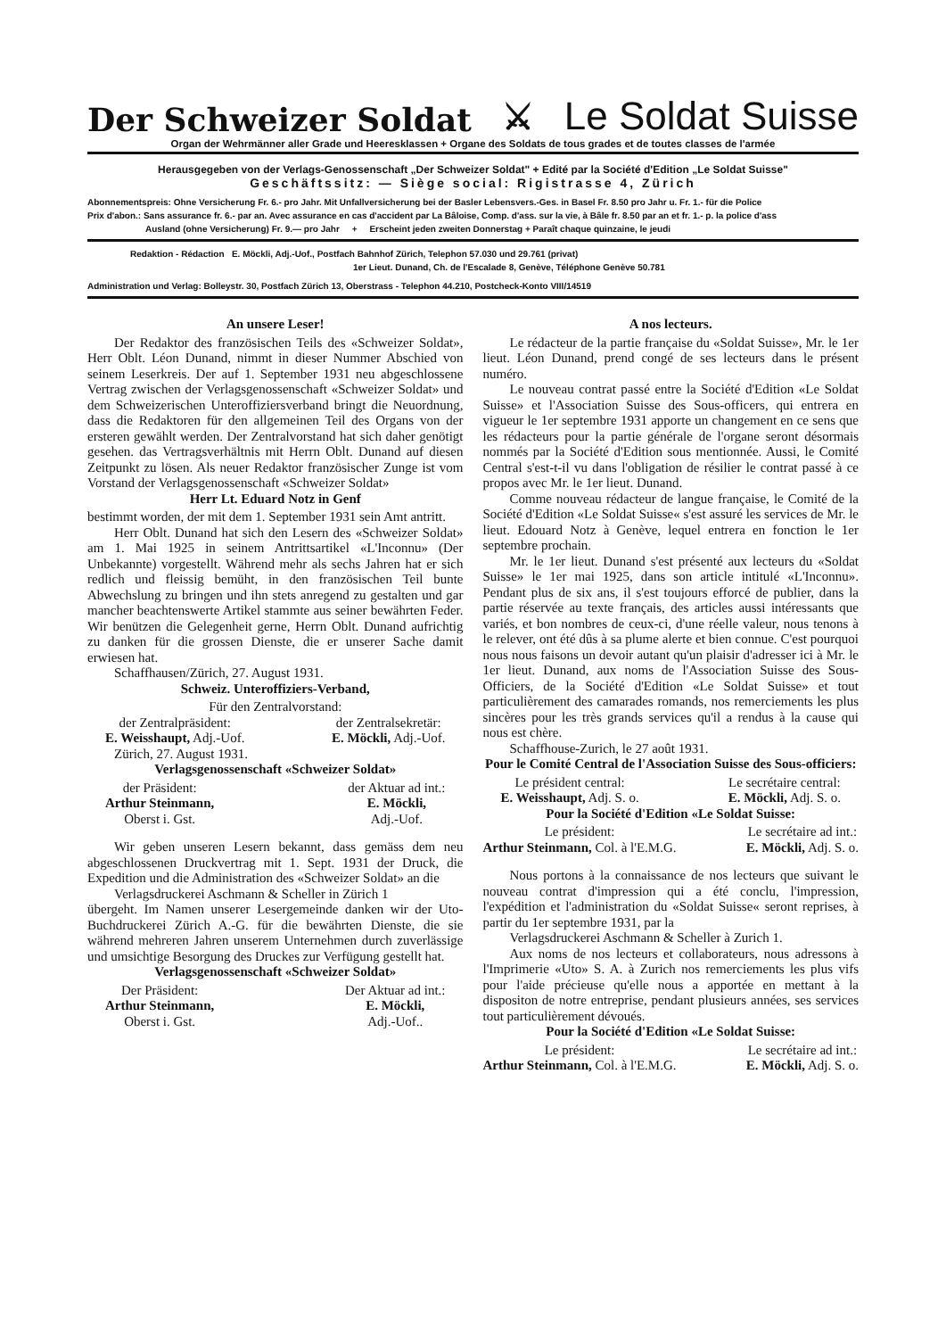Der Schweizer Soldat ⚔ Le Soldat Suisse
Organ der Wehrmänner aller Grade und Heeresklassen + Organe des Soldats de tous grades et de toutes classes de l'armée
Herausgegeben von der Verlags-Genossenschaft „Der Schweizer Soldat" + Edité par la Société d'Edition „Le Soldat Suisse"
Geschäftssitz: — Siège social: Rigistrasse 4, Zürich
Abonnementspreis: Ohne Versicherung Fr. 6.- pro Jahr. Mit Unfallversicherung bei der Basler Lebensvers.-Ges. in Basel Fr. 8.50 pro Jahr u. Fr. 1.- für die Police
Prix d'abon.: Sans assurance fr. 6.- par an. Avec assurance en cas d'accident par La Bâloise, Comp. d'ass. sur la vie, à Bâle fr. 8.50 par an et fr. 1.- p. la police d'ass
Ausland (ohne Versicherung) Fr. 9.— pro Jahr + Erscheint jeden zweiten Donnerstag + Paraît chaque quinzaine, le jeudi
Redaktion - Rédaction E. Möckli, Adj.-Uof., Postfach Bahnhof Zürich, Telephon 57.030 und 29.761 (privat)
1er Lieut. Dunand, Ch. de l'Escalade 8, Genève, Téléphone Genève 50.781
Administration und Verlag: Bolleystr. 30, Postfach Zürich 13, Oberstrass - Telephon 44.210, Postcheck-Konto VIII/14519
An unsere Leser!
Der Redaktor des französischen Teils des «Schweizer Soldat», Herr Oblt. Léon Dunand, nimmt in dieser Nummer Abschied von seinem Leserkreis. Der auf 1. September 1931 neu abgeschlossene Vertrag zwischen der Verlagsgenossenschaft «Schweizer Soldat» und dem Schweizerischen Unteroffiziersverband bringt die Neuordnung, dass die Redaktoren für den allgemeinen Teil des Organs von der ersteren gewählt werden. Der Zentralvorstand hat sich daher genötigt gesehen. das Vertragsverhältnis mit Herrn Oblt. Dunand auf diesen Zeitpunkt zu lösen. Als neuer Redaktor französischer Zunge ist vom Vorstand der Verlagsgenossenschaft «Schweizer Soldat»
Herr Lt. Eduard Notz in Genf
bestimmt worden, der mit dem 1. September 1931 sein Amt antritt.
Herr Oblt. Dunand hat sich den Lesern des «Schweizer Soldat» am 1. Mai 1925 in seinem Antrittsartikel «L'Inconnu» (Der Unbekannte) vorgestellt. Während mehr als sechs Jahren hat er sich redlich und fleissig bemüht, in den französischen Teil bunte Abwechslung zu bringen und ihn stets anregend zu gestalten und gar mancher beachtenswerte Artikel stammte aus seiner bewährten Feder. Wir benützen die Gelegenheit gerne, Herrn Oblt. Dunand aufrichtig zu danken für die grossen Dienste, die er unserer Sache damit erwiesen hat.
Schaffhausen/Zürich, 27. August 1931.
Schweiz. Unteroffiziers-Verband,
Für den Zentralvorstand:
der Zentralpräsident:
E. Weisshaupt, Adj.-Uof.
der Zentralsekretär:
E. Möckli, Adj.-Uof.
Zürich, 27. August 1931.
Verlagsgenossenschaft «Schweizer Soldat»
der Präsident:
Arthur Steinmann,
Oberst i. Gst.
der Aktuar ad int.:
E. Möckli,
Adj.-Uof.
Wir geben unseren Lesern bekannt, dass gemäss dem neu abgeschlossenen Druckvertrag mit 1. Sept. 1931 der Druck, die Expedition und die Administration des «Schweizer Soldat» an die
Verlagsdruckerei Aschmann & Scheller in Zürich 1
übergeht. Im Namen unserer Lesergemeinde danken wir der Uto-Buchdruckerei Zürich A.-G. für die bewährten Dienste, die sie während mehreren Jahren unserem Unternehmen durch zuverlässige und umsichtige Besorgung des Druckes zur Verfügung gestellt hat.
Verlagsgenossenschaft «Schweizer Soldat»
Der Präsident:
Arthur Steinmann,
Oberst i. Gst.
Der Aktuar ad int.:
E. Möckli,
Adj.-Uof..
A nos lecteurs.
Le rédacteur de la partie française du «Soldat Suisse», Mr. le 1er lieut. Léon Dunand, prend congé de ses lecteurs dans le présent numéro.
Le nouveau contrat passé entre la Société d'Edition «Le Soldat Suisse» et l'Association Suisse des Sous-officers, qui entrera en vigueur le 1er septembre 1931 apporte un changement en ce sens que les rédacteurs pour la partie générale de l'organe seront désormais nommés par la Société d'Edition sous mentionnée. Aussi, le Comité Central s'est-t-il vu dans l'obligation de résilier le contrat passé à ce propos avec Mr. le 1er lieut. Dunand.
Comme nouveau rédacteur de langue française, le Comité de la Société d'Edition «Le Soldat Suisse« s'est assuré les services de Mr. le lieut. Edouard Notz à Genève, lequel entrera en fonction le 1er septembre prochain.
Mr. le 1er lieut. Dunand s'est présenté aux lecteurs du «Soldat Suisse» le 1er mai 1925, dans son article intitulé «L'Inconnu». Pendant plus de six ans, il s'est toujours efforcé de publier, dans la partie réservée au texte français, des articles aussi intéressants que variés, et bon nombres de ceux-ci, d'une réelle valeur, nous tenons à le relever, ont été dûs à sa plume alerte et bien connue. C'est pourquoi nous nous faisons un devoir autant qu'un plaisir d'adresser ici à Mr. le 1er lieut. Dunand, aux noms de l'Association Suisse des Sous-Officiers, de la Société d'Edition «Le Soldat Suisse» et tout particulièrement des camarades romands, nos remerciements les plus sincères pour les très grands services qu'il a rendus à la cause qui nous est chère.
Schaffhouse-Zurich, le 27 août 1931.
Pour le Comité Central de l'Association Suisse des Sous-officiers:
Le président central:
E. Weisshaupt, Adj. S. o.
Le secrétaire central:
E. Möckli, Adj. S. o.
Pour la Société d'Edition «Le Soldat Suisse:
Le président:
Arthur Steinmann, Col. à l'E.M.G.
Le secrétaire ad int.:
E. Möckli, Adj. S. o.
Nous portons à la connaissance de nos lecteurs que suivant le nouveau contrat d'impression qui a été conclu, l'impression, l'expédition et l'administration du «Soldat Suisse« seront reprises, à partir du 1er septembre 1931, par la
Verlagsdruckerei Aschmann & Scheller à Zurich 1.
Aux noms de nos lecteurs et collaborateurs, nous adressons à l'Imprimerie «Uto» S. A. à Zurich nos remerciements les plus vifs pour l'aide précieuse qu'elle nous a apportée en mettant à la dispositon de notre entreprise, pendant plusieurs années, ses services tout particulièrement dévoués.
Pour la Société d'Edition «Le Soldat Suisse:
Le président:
Arthur Steinmann, Col. à l'E.M.G.
Le secrétaire ad int.:
E. Möckli, Adj. S. o.